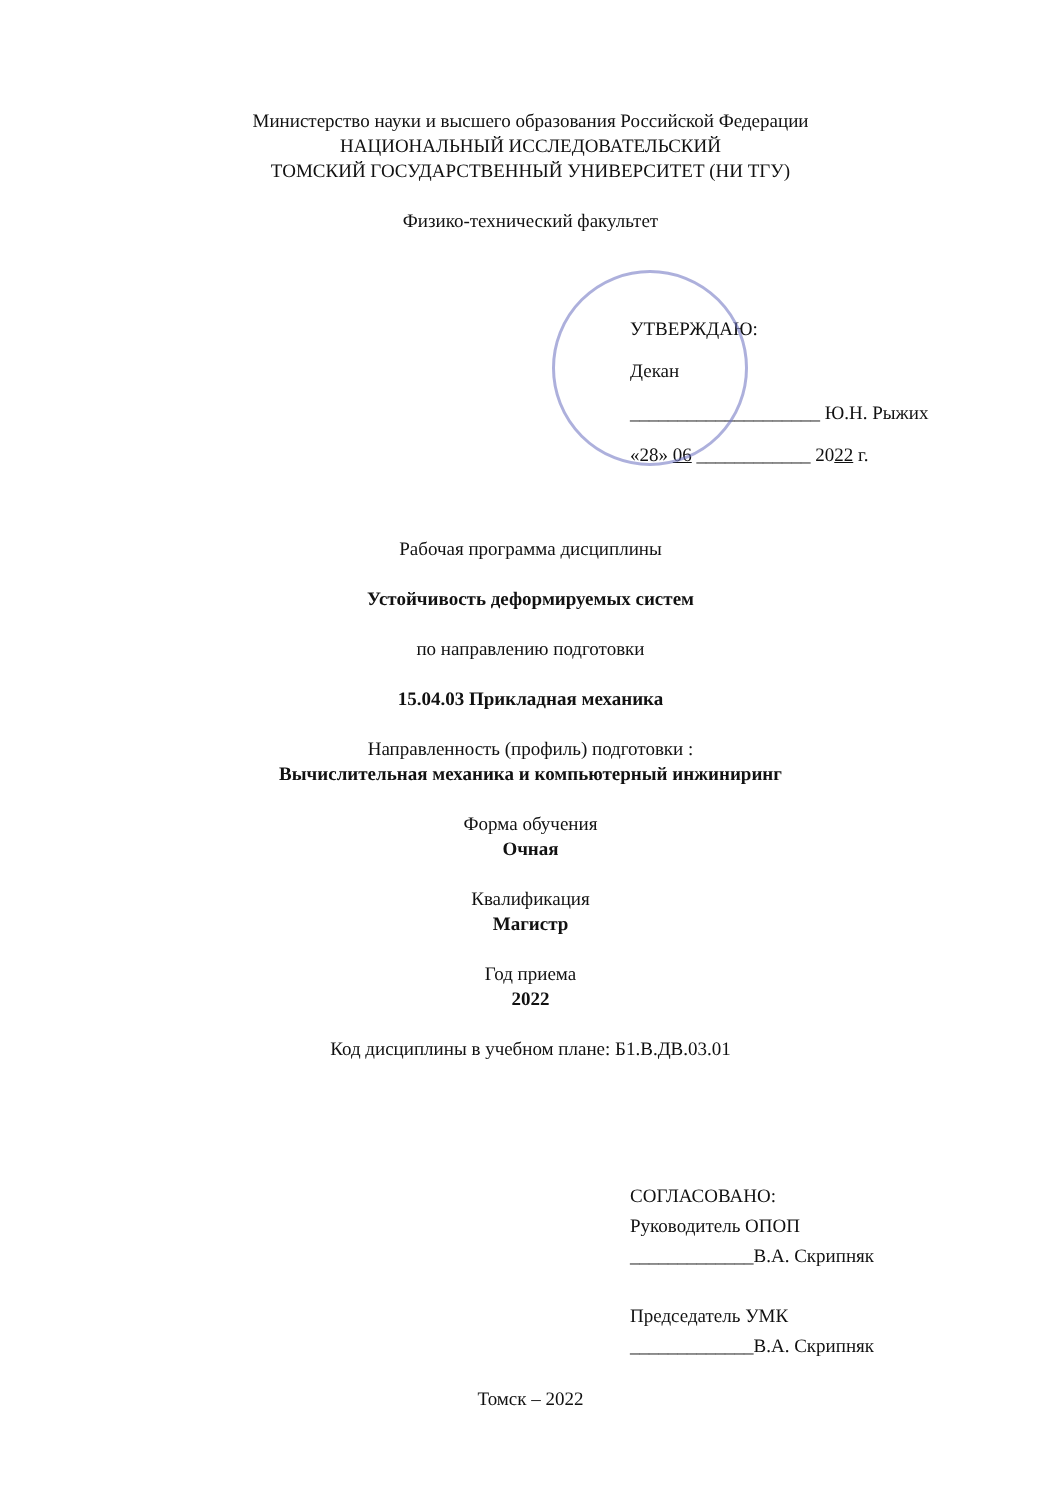Министерство науки и высшего образования Российской Федерации
НАЦИОНАЛЬНЫЙ ИССЛЕДОВАТЕЛЬСКИЙ
ТОМСКИЙ ГОСУДАРСТВЕННЫЙ УНИВЕРСИТЕТ (НИ ТГУ)
Физико-технический факультет
УТВЕРЖДАЮ:
Декан
____________________ Ю.Н. Рыжих
«28» 06 ____________ 2022 г.
Рабочая программа дисциплины
Устойчивость деформируемых систем
по направлению подготовки
15.04.03 Прикладная механика
Направленность (профиль) подготовки :
Вычислительная механика и компьютерный инжиниринг
Форма обучения
Очная
Квалификация
Магистр
Год приема
2022
Код дисциплины в учебном плане: Б1.В.ДВ.03.01
СОГЛАСОВАНО:
Руководитель ОПОП
_____________В.А. Скрипняк
Председатель УМК
_____________В.А. Скрипняк
Томск – 2022